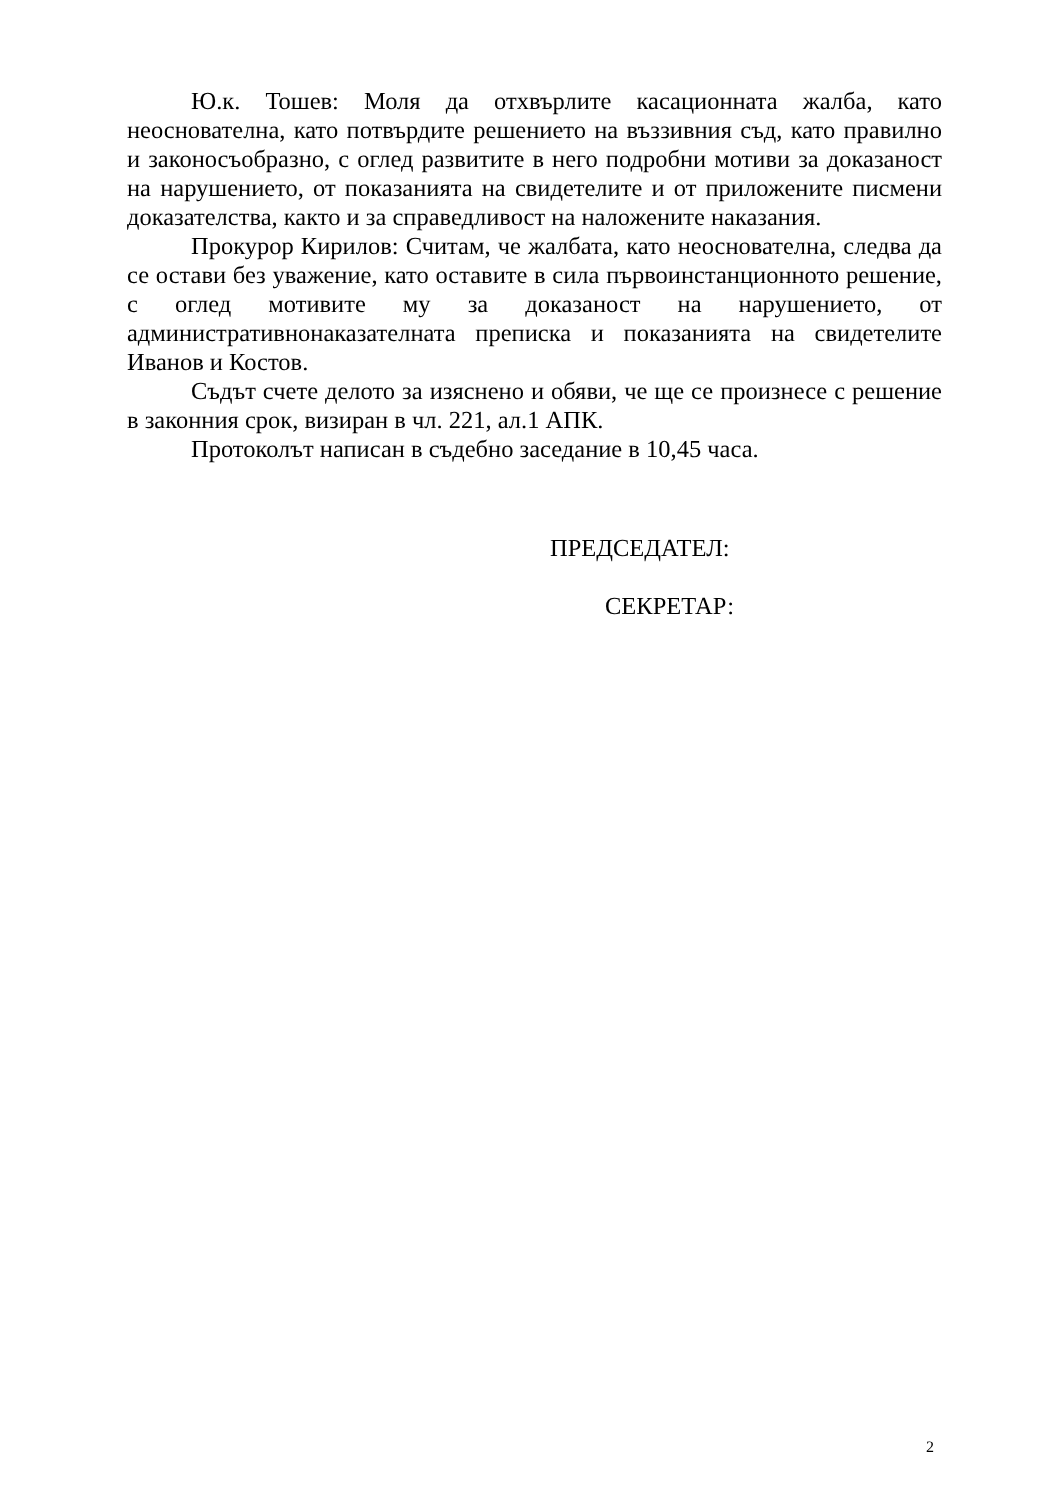Ю.к. Тошев: Моля да отхвърлите касационната жалба, като неоснователна, като потвърдите решението на въззивния съд, като правилно и законосъобразно, с оглед развитите в него подробни мотиви за доказаност на нарушението, от показанията на свидетелите и от приложените писмени доказателства, както и за справедливост на наложените наказания.
Прокурор Кирилов: Считам, че жалбата, като неоснователна, следва да се остави без уважение, като оставите в сила първоинстанционното решение, с оглед мотивите му за доказаност на нарушението, от административнонаказателната преписка и показанията на свидетелите Иванов и Костов.
Съдът счете делото за изяснено и обяви, че ще се произнесе с решение в законния срок, визиран в чл. 221, ал.1 АПК.
Протоколът написан в съдебно заседание в 10,45 часа.
ПРЕДСЕДАТЕЛ:
СЕКРЕТАР:
2